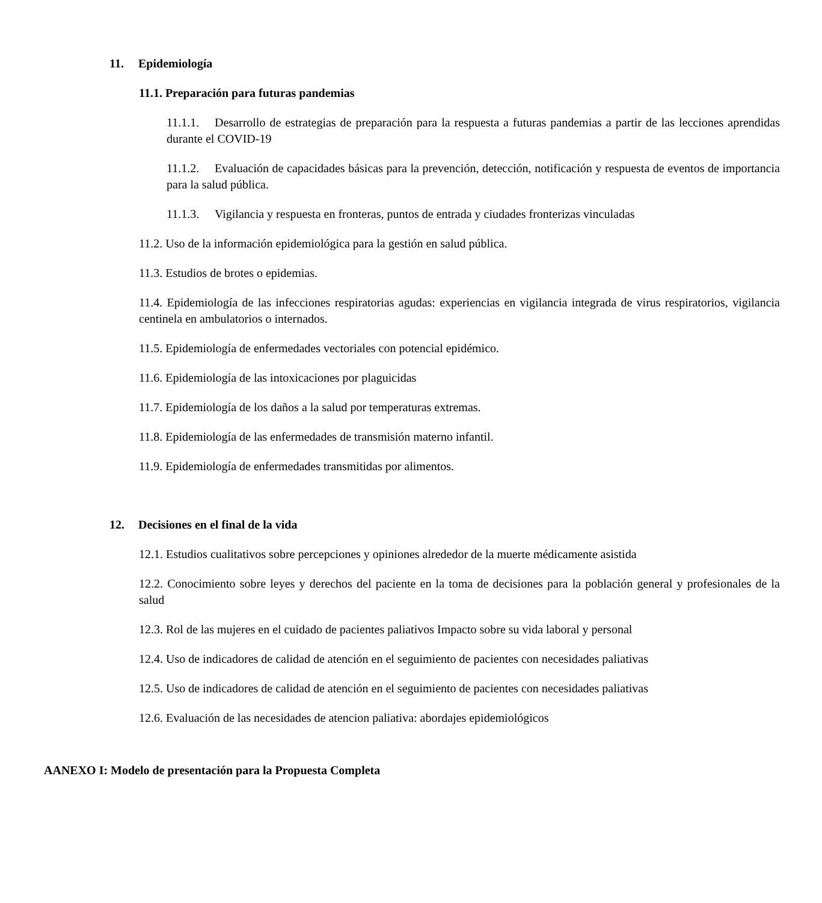11. Epidemiología
11.1. Preparación para futuras pandemias
11.1.1. Desarrollo de estrategias de preparación para la respuesta a futuras pandemias a partir de las lecciones aprendidas durante el COVID-19
11.1.2. Evaluación de capacidades básicas para la prevención, detección, notificación y respuesta de eventos de importancia para la salud pública.
11.1.3. Vigilancia y respuesta en fronteras, puntos de entrada y ciudades fronterizas vinculadas
11.2. Uso de la información epidemiológica para la gestión en salud pública.
11.3. Estudios de brotes o epidemias.
11.4. Epidemiología de las infecciones respiratorias agudas: experiencias en vigilancia integrada de virus respiratorios, vigilancia centinela en ambulatorios o internados.
11.5. Epidemiología de enfermedades vectoriales con potencial epidémico.
11.6. Epidemiología de las intoxicaciones por plaguicidas
11.7. Epidemiología de los daños a la salud por temperaturas extremas.
11.8. Epidemiología de las enfermedades de transmisión materno infantil.
11.9. Epidemiología de enfermedades transmitidas por alimentos.
12. Decisiones en el final de la vida
12.1. Estudios cualitativos sobre percepciones y opiniones alrededor de la muerte médicamente asistida
12.2. Conocimiento sobre leyes y derechos del paciente en la toma de decisiones para la población general y profesionales de la salud
12.3. Rol de las mujeres en el cuidado de pacientes paliativos Impacto sobre su vida laboral y personal
12.4. Uso de indicadores de calidad de atención en el seguimiento de pacientes con necesidades paliativas
12.5. Uso de indicadores de calidad de atención en el seguimiento de pacientes con necesidades paliativas
12.6. Evaluación de las necesidades de atencion paliativa: abordajes epidemiológicos
AANEXO I: Modelo de presentación para la Propuesta Completa